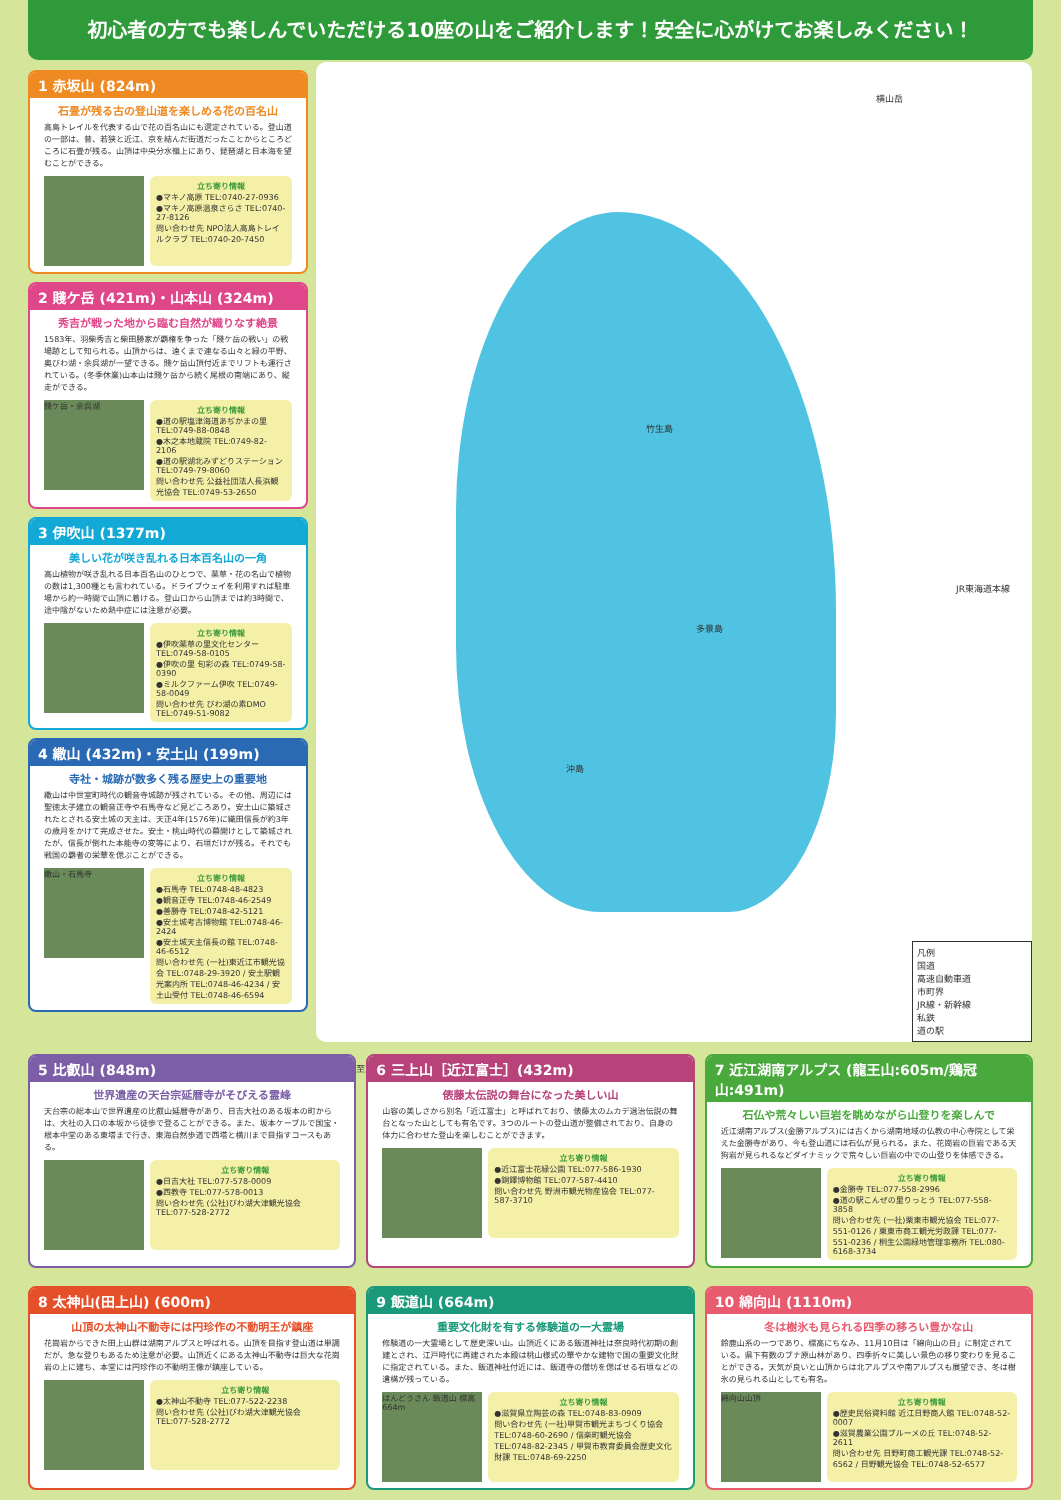初心者の方でも楽しんでいただける10座の山をご紹介します！安全に心がけてお楽しみください！
1 赤坂山 (824m)
石畳が残る古の登山道を楽しめる花の百名山
高島トレイルを代表する山で花の百名山にも選定されている。登山道の一部は、昔、若狭と近江、京を結んだ街道だったことからところどころに石畳が残る。山頂は中央分水嶺上にあり、琵琶湖と日本海を望むことができる。
立ち寄り情報
●マキノ高原 TEL:0740-27-0936
●マキノ高原温泉さらさ TEL:0740-27-8126
問い合わせ先 NPO法人高島トレイルクラブ TEL:0740-20-7450
2 賤ケ岳 (421m)・山本山 (324m)
秀吉が戦った地から臨む自然が織りなす絶景
1583年、羽柴秀吉と柴田勝家が覇権を争った「賤ケ岳の戦い」の戦場跡として知られる。山頂からは、遠くまで連なる山々と緑の平野、奥びわ湖・余呉湖が一望できる。賤ケ岳山頂付近までリフトも運行されている。(冬季休業)山本山は賤ケ岳から続く尾根の南端にあり、縦走ができる。
賤ケ岳・余呉湖
立ち寄り情報
●道の駅塩津海道あぢかまの里 TEL:0749-88-0848
●木之本地蔵院 TEL:0749-82-2106
●道の駅湖北みずどりステーション TEL:0749-79-8060
問い合わせ先 公益社団法人長浜観光協会 TEL:0749-53-2650
3 伊吹山 (1377m)
美しい花が咲き乱れる日本百名山の一角
高山植物が咲き乱れる日本百名山のひとつで、薬草・花の名山で植物の数は1,300種とも言われている。ドライブウェイを利用すれば駐車場から約一時間で山頂に着ける。登山口から山頂までは約3時間で、途中陰がないため熱中症には注意が必要。
立ち寄り情報
●伊吹薬草の里文化センター TEL:0749-58-0105
●伊吹の里 旬彩の森 TEL:0749-58-0390
●ミルクファーム伊吹 TEL:0749-58-0049
問い合わせ先 びわ湖の素DMO TEL:0749-51-9082
4 繖山 (432m)・安土山 (199m)
寺社・城跡が数多く残る歴史上の重要地
繖山は中世室町時代の観音寺城跡が残されている。その他、周辺には聖徳太子建立の観音正寺や石馬寺など見どころあり。安土山に築城されたとされる安土城の天主は、天正4年(1576年)に織田信長が約3年の歳月をかけて完成させた。安土・桃山時代の幕開けとして築城されたが、信長が倒れた本能寺の変等により、石垣だけが残る。それでも戦国の覇者の栄華を偲ぶことができる。
繖山・石馬寺
立ち寄り情報
●石馬寺 TEL:0748-48-4823
●観音正寺 TEL:0748-46-2549
●善勝寺 TEL:0748-42-5121
●安土城考古博物館 TEL:0748-46-2424
●安土城天主信長の館 TEL:0748-46-6512
問い合わせ先 (一社)東近江市観光協会 TEL:0748-29-3920 / 安土駅観光案内所 TEL:0748-46-4234 / 安土山受付 TEL:0748-46-6594
竹生島
多景島
沖島
横山岳
JR東海道本線
至京都
凡例
国道
高速自動車道
市町界
JR線・新幹線
私鉄
道の駅
5 比叡山 (848m)
世界遺産の天台宗延暦寺がそびえる霊峰
天台宗の総本山で世界遺産の比叡山延暦寺があり、日吉大社のある坂本の町からは、大社の入口の本坂から徒歩で登ることができる。また、坂本ケーブルで国宝・根本中堂のある東塔まで行き、東海自然歩道で西塔と横川まで目指すコースもある。
立ち寄り情報
●日吉大社 TEL:077-578-0009
●西教寺 TEL:077-578-0013
問い合わせ先 (公社)びわ湖大津観光協会 TEL:077-528-2772
6 三上山［近江富士］(432m)
俵藤太伝説の舞台になった美しい山
山容の美しさから別名「近江富士」と呼ばれており、俵藤太のムカデ退治伝説の舞台となった山としても有名です。3つのルートの登山道が整備されており、自身の体力に合わせた登山を楽しむことができます。
立ち寄り情報
●近江富士花緑公園 TEL:077-586-1930
●銅鐸博物館 TEL:077-587-4410
問い合わせ先 野洲市観光物産協会 TEL:077-587-3710
7 近江湖南アルプス (龍王山:605m/鶏冠山:491m)
石仏や荒々しい巨岩を眺めながら山登りを楽しんで
近江湖南アルプス(金勝アルプス)には古くから湖南地域の仏教の中心寺院として栄えた金勝寺があり、今も登山道には石仏が見られる。また、花崗岩の巨岩である天狗岩が見られるなどダイナミックで荒々しい巨岩の中での山登りを体感できる。
立ち寄り情報
●金勝寺 TEL:077-558-2996
●道の駅こんぜの里りっとう TEL:077-558-3858
問い合わせ先 (一社)栗東市観光協会 TEL:077-551-0126 / 栗東市商工観光労政課 TEL:077-551-0236 / 桐生公園緑地管理事務所 TEL:080-6168-3734
8 太神山(田上山) (600m)
山頂の太神山不動寺には円珍作の不動明王が鎮座
花崗岩からできた田上山群は湖南アルプスと呼ばれる。山頂を目指す登山道は単調だが、急な登りもあるため注意が必要。山頂近くにある太神山不動寺は巨大な花崗岩の上に建ち、本堂には円珍作の不動明王像が鎮座している。
立ち寄り情報
●太神山不動寺 TEL:077-522-2238
問い合わせ先 (公社)びわ湖大津観光協会 TEL:077-528-2772
9 飯道山 (664m)
重要文化財を有する修験道の一大霊場
修験道の一大霊場として歴史深い山。山頂近くにある飯道神社は奈良時代初期の創建とされ、江戸時代に再建された本殿は桃山様式の華やかな建物で国の重要文化財に指定されている。また、飯道神社付近には、飯道寺の僧坊を偲ばせる石垣などの遺構が残っている。
はんどうさん 飯道山 標高664m
立ち寄り情報
●滋賀県立陶芸の森 TEL:0748-83-0909
問い合わせ先 (一社)甲賀市観光まちづくり協会 TEL:0748-60-2690 / 信楽町観光協会 TEL:0748-82-2345 / 甲賀市教育委員会歴史文化財課 TEL:0748-69-2250
10 綿向山 (1110m)
冬は樹氷も見られる四季の移ろい豊かな山
鈴鹿山系の一つであり、標高にちなみ、11月10日は「綿向山の日」に制定されている。県下有数のブナ原山林があり、四季折々に美しい景色の移り変わりを見ることができる。天気が良いと山頂からは北アルプスや南アルプスも展望でき、冬は樹氷の見られる山としても有名。
綿向山山頂
立ち寄り情報
●歴史民俗資料館 近江日野商人館 TEL:0748-52-0007
●滋賀農業公園ブルーメの丘 TEL:0748-52-2611
問い合わせ先 日野町商工観光課 TEL:0748-52-6562 / 日野観光協会 TEL:0748-52-6577